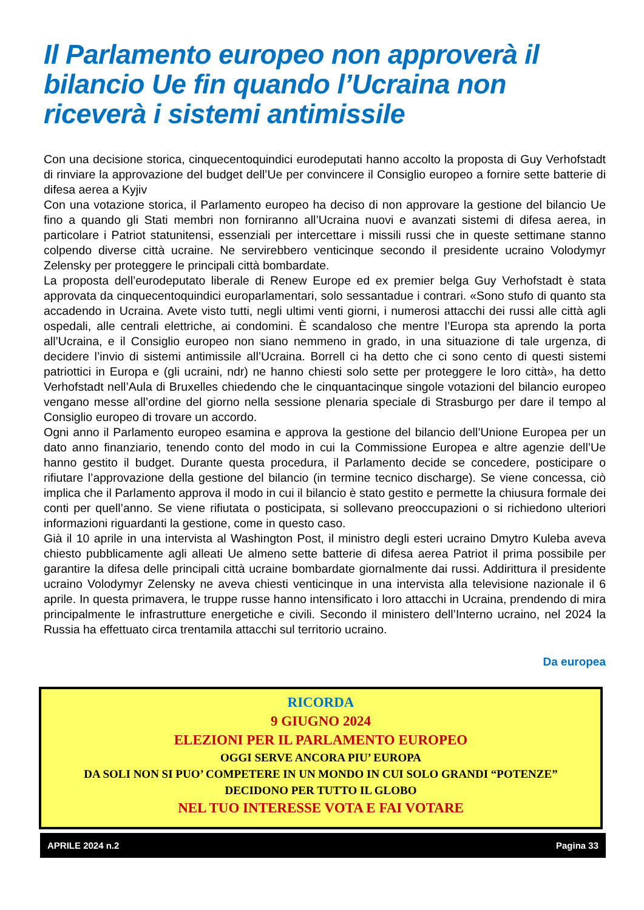Il Parlamento europeo non approverà il bilancio Ue fin quando l’Ucraina non riceverà i sistemi antimissile
Con una decisione storica, cinquecentoquindici eurodeputati hanno accolto la proposta di Guy Verhofstadt di rinviare la approvazione del budget dell’Ue per convincere il Consiglio europeo a fornire sette batterie di difesa aerea a Kyjiv
Con una votazione storica, il Parlamento europeo ha deciso di non approvare la gestione del bilancio Ue fino a quando gli Stati membri non forniranno all’Ucraina nuovi e avanzati sistemi di difesa aerea, in particolare i Patriot statunitensi, essenziali per intercettare i missili russi che in queste settimane stanno colpendo diverse città ucraine. Ne servirebbero venticinque secondo il presidente ucraino Volodymyr Zelensky per proteggere le principali città bombardate.
La proposta dell’eurodeputato liberale di Renew Europe ed ex premier belga Guy Verhofstadt è stata approvata da cinquecentoquindici europarlamentari, solo sessantadue i contrari. «Sono stufo di quanto sta accadendo in Ucraina. Avete visto tutti, negli ultimi venti giorni, i numerosi attacchi dei russi alle città agli ospedali, alle centrali elettriche, ai condomini. È scandaloso che mentre l’Europa sta aprendo la porta all’Ucraina, e il Consiglio europeo non siano nemmeno in grado, in una situazione di tale urgenza, di decidere l’invio di sistemi antimissile all’Ucraina. Borrell ci ha detto che ci sono cento di questi sistemi patriottici in Europa e (gli ucraini, ndr) ne hanno chiesti solo sette per proteggere le loro città», ha detto Verhofstadt nell’Aula di Bruxelles chiedendo che le cinquantacinque singole votazioni del bilancio europeo vengano messe all’ordine del giorno nella sessione plenaria speciale di Strasburgo per dare il tempo al Consiglio europeo di trovare un accordo.
Ogni anno il Parlamento europeo esamina e approva la gestione del bilancio dell’Unione Europea per un dato anno finanziario, tenendo conto del modo in cui la Commissione Europea e altre agenzie dell’Ue hanno gestito il budget. Durante questa procedura, il Parlamento decide se concedere, posticipare o rifiutare l’approvazione della gestione del bilancio (in termine tecnico discharge). Se viene concessa, ciò implica che il Parlamento approva il modo in cui il bilancio è stato gestito e permette la chiusura formale dei conti per quell’anno. Se viene rifiutata o posticipata, si sollevano preoccupazioni o si richiedono ulteriori informazioni riguardanti la gestione, come in questo caso.
Già il 10 aprile in una intervista al Washington Post, il ministro degli esteri ucraino Dmytro Kuleba aveva chiesto pubblicamente agli alleati Ue almeno sette batterie di difesa aerea Patriot il prima possibile per garantire la difesa delle principali città ucraine bombardate giornalmente dai russi. Addirittura il presidente ucraino Volodymyr Zelensky ne aveva chiesti venticinque in una intervista alla televisione nazionale il 6 aprile. In questa primavera, le truppe russe hanno intensificato i loro attacchi in Ucraina, prendendo di mira principalmente le infrastrutture energetiche e civili. Secondo il ministero dell’Interno ucraino, nel 2024 la Russia ha effettuato circa trentamila attacchi sul territorio ucraino.
Da europea
RICORDA
9 GIUGNO 2024
ELEZIONI PER IL PARLAMENTO EUROPEO
OGGI SERVE ANCORA PIU’ EUROPA
DA SOLI NON SI PUO’ COMPETERE IN UN MONDO IN CUI SOLO GRANDI “POTENZE”
DECIDONO PER TUTTO IL GLOBO
NEL TUO INTERESSE VOTA E FAI VOTARE
APRILE 2024 n.2 Pagina 33